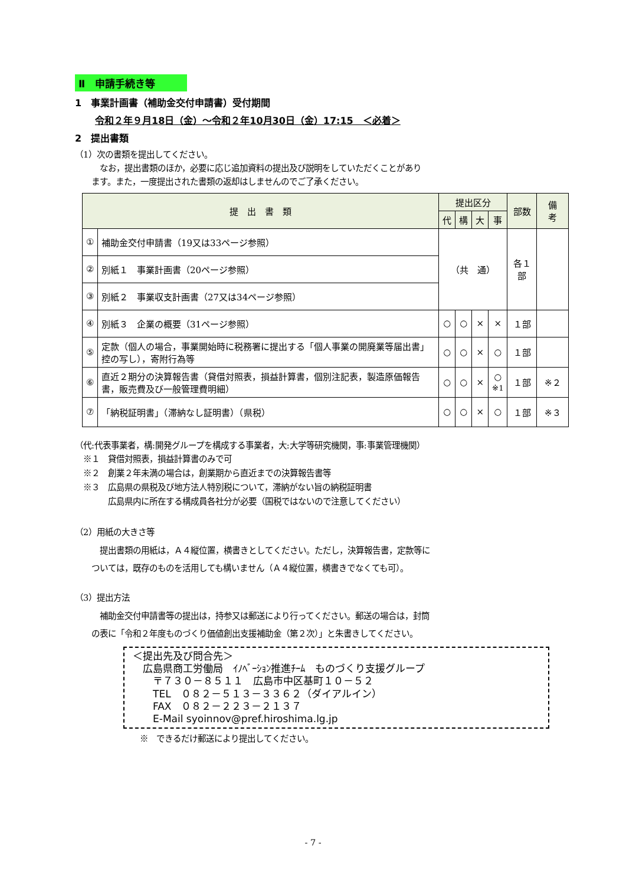Ⅱ　申請手続き等
1　事業計画書（補助金交付申請書）受付期間
令和２年９月18日（金）～令和２年10月30日（金）17:15　＜必着＞
2　提出書類
（1）次の書類を提出してください。
　　　なお，提出書類のほか，必要に応じ追加資料の提出及び説明をしていただくことがあり
　　ます。また，一度提出された書類の返却はしませんのでご了承ください。
| 提 出 書 類 | | 提出区分 | | | | 部数 | 備 考 |
| --- | --- | --- | --- | --- | --- | --- | --- |
| | | 代 | 構 | 大 | 事 | | |
| ① | 補助金交付申請書（19又は33ページ参照） | （共 通） | | | | 各１部 | |
| ② | 別紙１ 事業計画書（20ページ参照） | | | | | | |
| ③ | 別紙２ 事業収支計画書（27又は34ページ参照） | | | | | | |
| ④ | 別紙３ 企業の概要（31ページ参照） | ○ | ○ | × | × | １部 | |
| ⑤ | 定款（個人の場合，事業開始時に税務署に提出する「個人事業の開廃業等届出書」控の写し），寄附行為等 | ○ | ○ | × | ○ | １部 | |
| ⑥ | 直近２期分の決算報告書（貸借対照表，損益計算書，個別注記表，製造原価報告書，販売費及び一般管理費明細） | ○ | ○ | × | ○ ※1 | １部 | ※２ |
| ⑦ | 「納税証明書」（滞納なし証明書）（県税） | ○ | ○ | × | ○ | １部 | ※３ |
（代:代表事業者，構:開発グループを構成する事業者，大:大学等研究機関，事:事業管理機関）
　※１　貸借対照表，損益計算書のみで可
　※２　創業２年未満の場合は，創業期から直近までの決算報告書等
　※３　広島県の県税及び地方法人特別税について，滞納がない旨の納税証明書
　　　　広島県内に所在する構成員各社分が必要（国税ではないので注意してください）
（2）用紙の大きさ等
　　　提出書類の用紙は，Ａ４縦位置，横書きとしてください。ただし，決算報告書，定款等に
　　ついては，既存のものを活用しても構いません（Ａ４縦位置，横書きでなくても可）。
（3）提出方法
　　　補助金交付申請書等の提出は，持参又は郵送により行ってください。郵送の場合は，封筒
　　の表に「令和２年度ものづくり価値創出支援補助金（第２次）」と朱書きしてください。
＜提出先及び問合先＞
　広島県商工労働局　ｲﾉﾍﾞｰｼｮﾝ推進ﾁｰﾑ　ものづくり支援グループ
　　〒７３０－８５１１　広島市中区基町１０－５２
　　TEL　０８２－５１３－３３６２（ダイアルイン）
　　FAX　０８２－２２３－２１３７
　　E-Mail syoinnov@pref.hiroshima.lg.jp
※　できるだけ郵送により提出してください。
- 7 -